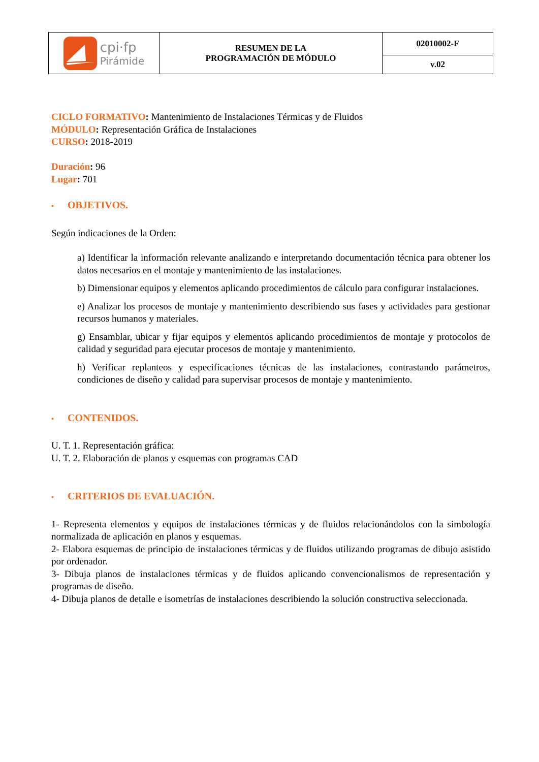| cpi·fp Pirámide | RESUMEN DE LA PROGRAMACIÓN DE MÓDULO | 02010002-F |
| | | v.02 |
CICLO FORMATIVO: Mantenimiento de Instalaciones Térmicas y de Fluidos
MÓDULO: Representación Gráfica de Instalaciones
CURSO: 2018-2019
Duración: 96
Lugar: 701
• OBJETIVOS.
Según indicaciones de la Orden:
a) Identificar la información relevante analizando e interpretando documentación técnica para obtener los datos necesarios en el montaje y mantenimiento de las instalaciones.
b) Dimensionar equipos y elementos aplicando procedimientos de cálculo para configurar instalaciones.
e) Analizar los procesos de montaje y mantenimiento describiendo sus fases y actividades para gestionar recursos humanos y materiales.
g) Ensamblar, ubicar y fijar equipos y elementos aplicando procedimientos de montaje y protocolos de calidad y seguridad para ejecutar procesos de montaje y mantenimiento.
h) Verificar replanteos y especificaciones técnicas de las instalaciones, contrastando parámetros, condiciones de diseño y calidad para supervisar procesos de montaje y mantenimiento.
• CONTENIDOS.
U. T. 1. Representación gráfica:
U. T. 2. Elaboración de planos y esquemas con programas CAD
• CRITERIOS DE EVALUACIÓN.
1- Representa elementos y equipos de instalaciones térmicas y de fluidos relacionándolos con la simbología normalizada de aplicación en planos y esquemas.
2- Elabora esquemas de principio de instalaciones térmicas y de fluidos utilizando programas de dibujo asistido por ordenador.
3- Dibuja planos de instalaciones térmicas y de fluidos aplicando convencionalismos de representación y programas de diseño.
4- Dibuja planos de detalle e isometrías de instalaciones describiendo la solución constructiva seleccionada.